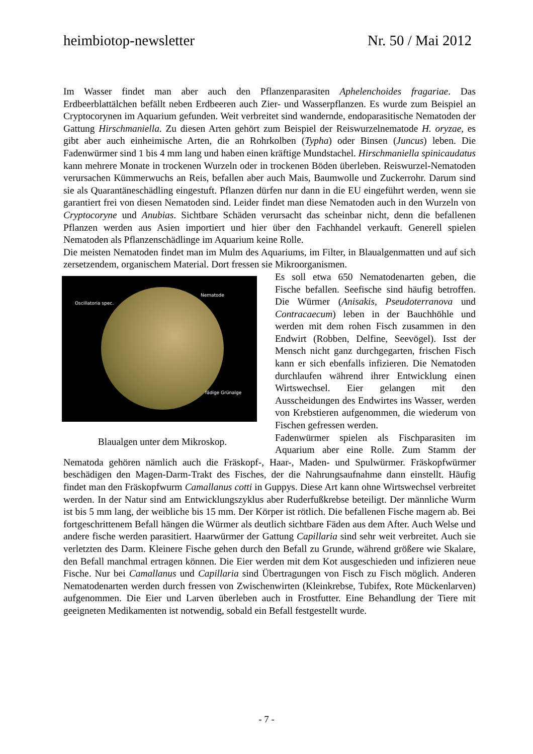heimbiotop-newsletter Nr. 50 / Mai 2012
Im Wasser findet man aber auch den Pflanzenparasiten Aphelenchoides fragariae. Das Erdbeerblattälchen befällt neben Erdbeeren auch Zier- und Wasserpflanzen. Es wurde zum Beispiel an Cryptocorynen im Aquarium gefunden. Weit verbreitet sind wandernde, endoparasitische Nematoden der Gattung Hirschmaniella. Zu diesen Arten gehört zum Beispiel der Reiswurzelnematode H. oryzae, es gibt aber auch einheimische Arten, die an Rohrkolben (Typha) oder Binsen (Juncus) leben. Die Fadenwürmer sind 1 bis 4 mm lang und haben einen kräftige Mundstachel. Hirschmaniella spinicaudatus kann mehrere Monate in trockenen Wurzeln oder in trockenen Böden überleben. Reiswurzel-Nematoden verursachen Kümmerwuchs an Reis, befallen aber auch Mais, Baumwolle und Zuckerrohr. Darum sind sie als Quarantäneschädling eingestuft. Pflanzen dürfen nur dann in die EU eingeführt werden, wenn sie garantiert frei von diesen Nematoden sind. Leider findet man diese Nematoden auch in den Wurzeln von Cryptocoryne und Anubias. Sichtbare Schäden verursacht das scheinbar nicht, denn die befallenen Pflanzen werden aus Asien importiert und hier über den Fachhandel verkauft. Generell spielen Nematoden als Pflanzenschädlinge im Aquarium keine Rolle.
Die meisten Nematoden findet man im Mulm des Aquariums, im Filter, in Blaualgenmatten und auf sich zersetzendem, organischem Material. Dort fressen sie Mikroorganismen.
Oscillatoria spec.
Nematode
fädige Grünalge
Blaualgen unter dem Mikroskop.
Es soll etwa 650 Nematodenarten geben, die Fische befallen. Seefische sind häufig betroffen. Die Würmer (Anisakis, Pseudoterranova und Contracaecum) leben in der Bauchhöhle und werden mit dem rohen Fisch zusammen in den Endwirt (Robben, Delfine, Seevögel). Isst der Mensch nicht ganz durchgegarten, frischen Fisch kann er sich ebenfalls infizieren. Die Nematoden durchlaufen während ihrer Entwicklung einen Wirtswechsel. Eier gelangen mit den Ausscheidungen des Endwirtes ins Wasser, werden von Krebstieren aufgenommen, die wiederum von Fischen gefressen werden.
Fadenwürmer spielen als Fischparasiten im Aquarium aber eine Rolle. Zum Stamm der Nematoda gehören nämlich auch die Fräskopf-, Haar-, Maden- und Spulwürmer. Fräskopfwürmer beschädigen den Magen-Darm-Trakt des Fisches, der die Nahrungsaufnahme dann einstellt. Häufig findet man den Fräskopfwurm Camallanus cotti in Guppys. Diese Art kann ohne Wirtswechsel verbreitet werden. In der Natur sind am Entwicklungszyklus aber Ruderfußkrebse beteiligt. Der männliche Wurm ist bis 5 mm lang, der weibliche bis 15 mm. Der Körper ist rötlich. Die befallenen Fische magern ab. Bei fortgeschrittenem Befall hängen die Würmer als deutlich sichtbare Fäden aus dem After. Auch Welse und andere fische werden parasitiert. Haarwürmer der Gattung Capillaria sind sehr weit verbreitet. Auch sie verletzten des Darm. Kleinere Fische gehen durch den Befall zu Grunde, während größere wie Skalare, den Befall manchmal ertragen können. Die Eier werden mit dem Kot ausgeschieden und infizieren neue Fische. Nur bei Camallanus und Capillaria sind Übertragungen von Fisch zu Fisch möglich. Anderen Nematodenarten werden durch fressen von Zwischenwirten (Kleinkrebse, Tubifex, Rote Mückenlarven) aufgenommen. Die Eier und Larven überleben auch in Frostfutter. Eine Behandlung der Tiere mit geeigneten Medikamenten ist notwendig, sobald ein Befall festgestellt wurde.
- 7 -